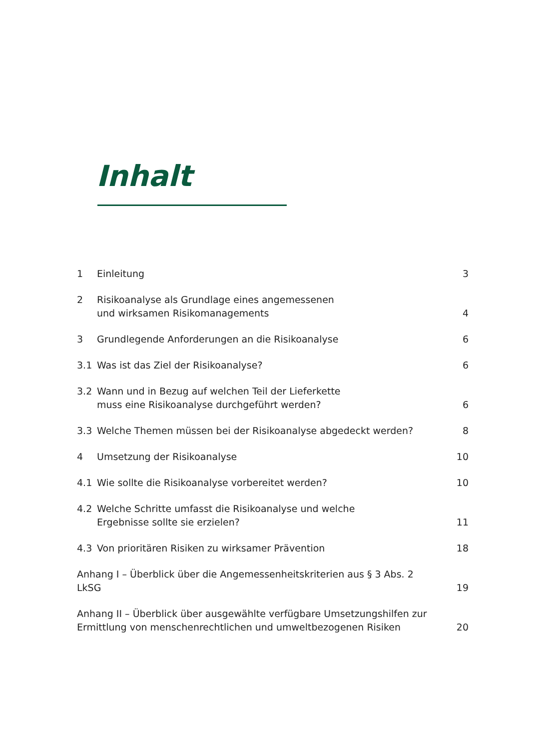Inhalt
| 1 | Einleitung | 3 |
| 2 | Risikoanalyse als Grundlage eines angemessenen und wirksamen Risikomanagements | 4 |
| 3 | Grundlegende Anforderungen an die Risikoanalyse | 6 |
| 3.1 | Was ist das Ziel der Risikoanalyse? | 6 |
| 3.2 | Wann und in Bezug auf welchen Teil der Lieferkette muss eine Risikoanalyse durchgeführt werden? | 6 |
| 3.3 | Welche Themen müssen bei der Risikoanalyse abgedeckt werden? | 8 |
| 4 | Umsetzung der Risikoanalyse | 10 |
| 4.1 | Wie sollte die Risikoanalyse vorbereitet werden? | 10 |
| 4.2 | Welche Schritte umfasst die Risikoanalyse und welche Ergebnisse sollte sie erzielen? | 11 |
| 4.3 | Von prioritären Risiken zu wirksamer Prävention | 18 |
| Anhang I – Überblick über die Angemessenheitskriterien aus § 3 Abs. 2 LkSG | | 19 |
| Anhang II – Überblick über ausgewählte verfügbare Umsetzungshilfen zur Ermittlung von menschenrechtlichen und umweltbezogenen Risiken | | 20 |